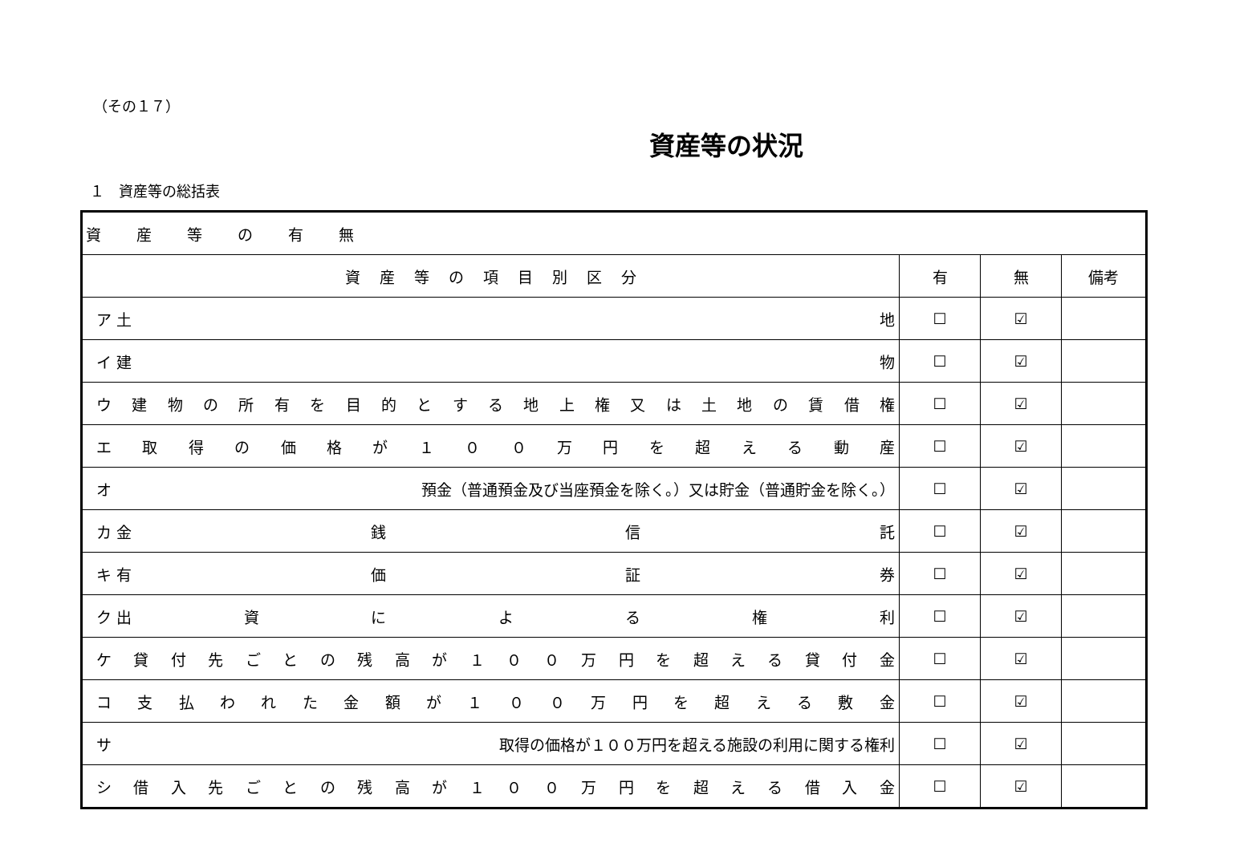（その１７）
資産等の状況
１　資産等の総括表
| 資 産 等 の 有 無 | | | |
| 資 産 等 の 項 目 別 区 分 | 有 | 無 | 備考 |
| ア 土 地 | ☐ | ☑ | |
| イ 建 物 | ☐ | ☑ | |
| ウ 建 物 の 所 有 を 目 的 と す る 地 上 権 又 は 土 地 の 賃 借 権 | ☐ | ☑ | |
| エ 取 得 の 価 格 が １ ０ ０ 万 円 を 超 え る 動 産 | ☐ | ☑ | |
| オ 預金（普通預金及び当座預金を除く。）又は貯金（普通貯金を除く。） | ☐ | ☑ | |
| カ 金 銭 信 託 | ☐ | ☑ | |
| キ 有 価 証 券 | ☐ | ☑ | |
| ク 出 資 に よ る 権 利 | ☐ | ☑ | |
| ケ 貸 付 先 ご と の 残 高 が １ ０ ０ 万 円 を 超 え る 貸 付 金 | ☐ | ☑ | |
| コ 支 払 わ れ た 金 額 が １ ０ ０ 万 円 を 超 え る 敷 金 | ☐ | ☑ | |
| サ 取得の価格が１００万円を超える施設の利用に関する権利 | ☐ | ☑ | |
| シ 借 入 先 ご と の 残 高 が １ ０ ０ 万 円 を 超 え る 借 入 金 | ☐ | ☑ | |